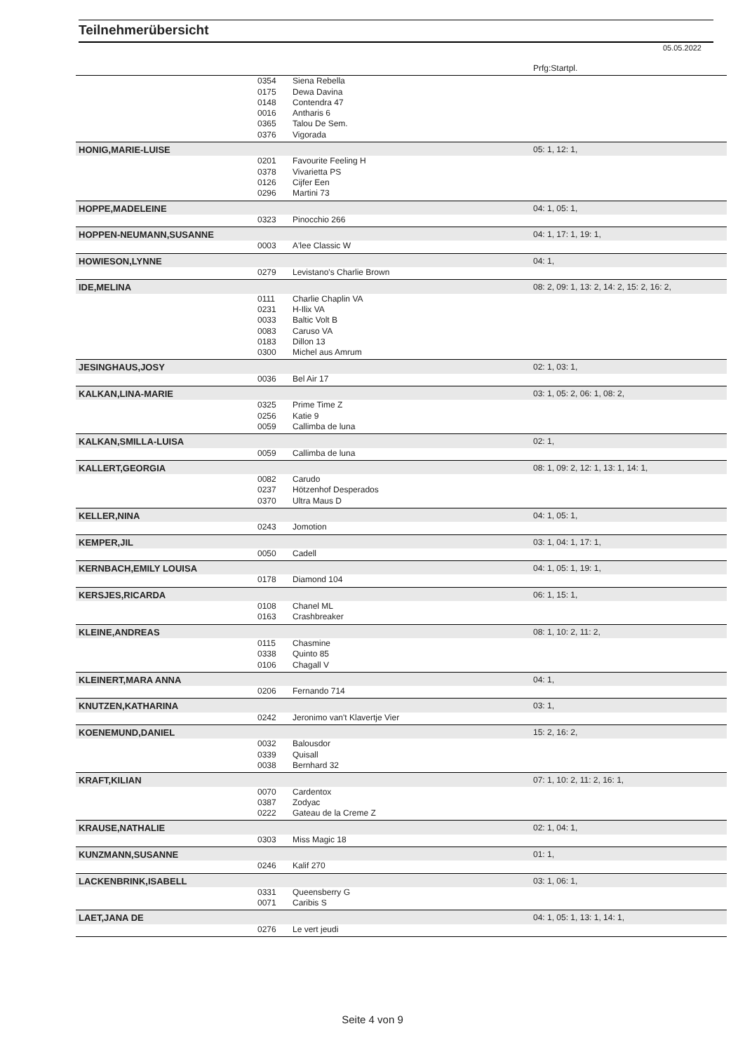Teilnehmerübersicht
05.05.2022
| | | | Prfg:Startpl. |
| | 0354 | Siena Rebella | |
| | 0175 | Dewa Davina | |
| | 0148 | Contendra 47 | |
| | 0016 | Antharis 6 | |
| | 0365 | Talou De Sem. | |
| | 0376 | Vigorada | |
| HONIG,MARIE-LUISE | | | 05: 1, 12: 1, |
| | 0201 | Favourite Feeling H | |
| | 0378 | Vivarietta PS | |
| | 0126 | Cijfer Een | |
| | 0296 | Martini 73 | |
| HOPPE,MADELEINE | | | 04: 1, 05: 1, |
| | 0323 | Pinocchio 266 | |
| HOPPEN-NEUMANN,SUSANNE | | | 04: 1, 17: 1, 19: 1, |
| | 0003 | A'lee Classic W | |
| HOWIESON,LYNNE | | | 04: 1, |
| | 0279 | Levistano's Charlie Brown | |
| IDE,MELINA | | | 08: 2, 09: 1, 13: 2, 14: 2, 15: 2, 16: 2, |
| | 0111 | Charlie Chaplin VA | |
| | 0231 | H-Ilix VA | |
| | 0033 | Baltic Volt B | |
| | 0083 | Caruso VA | |
| | 0183 | Dillon 13 | |
| | 0300 | Michel aus Amrum | |
| JESINGHAUS,JOSY | | | 02: 1, 03: 1, |
| | 0036 | Bel Air 17 | |
| KALKAN,LINA-MARIE | | | 03: 1, 05: 2, 06: 1, 08: 2, |
| | 0325 | Prime Time Z | |
| | 0256 | Katie 9 | |
| | 0059 | Callimba de luna | |
| KALKAN,SMILLA-LUISA | | | 02: 1, |
| | 0059 | Callimba de luna | |
| KALLERT,GEORGIA | | | 08: 1, 09: 2, 12: 1, 13: 1, 14: 1, |
| | 0082 | Carudo | |
| | 0237 | Hötzenhof Desperados | |
| | 0370 | Ultra Maus D | |
| KELLER,NINA | | | 04: 1, 05: 1, |
| | 0243 | Jomotion | |
| KEMPER,JIL | | | 03: 1, 04: 1, 17: 1, |
| | 0050 | Cadell | |
| KERNBACH,EMILY LOUISA | | | 04: 1, 05: 1, 19: 1, |
| | 0178 | Diamond 104 | |
| KERSJES,RICARDA | | | 06: 1, 15: 1, |
| | 0108 | Chanel ML | |
| | 0163 | Crashbreaker | |
| KLEINE,ANDREAS | | | 08: 1, 10: 2, 11: 2, |
| | 0115 | Chasmine | |
| | 0338 | Quinto 85 | |
| | 0106 | Chagall V | |
| KLEINERT,MARA ANNA | | | 04: 1, |
| | 0206 | Fernando 714 | |
| KNUTZEN,KATHARINA | | | 03: 1, |
| | 0242 | Jeronimo van't Klavertje Vier | |
| KOENEMUND,DANIEL | | | 15: 2, 16: 2, |
| | 0032 | Balousdor | |
| | 0339 | Quisall | |
| | 0038 | Bernhard 32 | |
| KRAFT,KILIAN | | | 07: 1, 10: 2, 11: 2, 16: 1, |
| | 0070 | Cardentox | |
| | 0387 | Zodyac | |
| | 0222 | Gateau de la Creme Z | |
| KRAUSE,NATHALIE | | | 02: 1, 04: 1, |
| | 0303 | Miss Magic 18 | |
| KUNZMANN,SUSANNE | | | 01: 1, |
| | 0246 | Kalif 270 | |
| LACKENBRINK,ISABELL | | | 03: 1, 06: 1, |
| | 0331 | Queensberry G | |
| | 0071 | Caribis S | |
| LAET,JANA DE | | | 04: 1, 05: 1, 13: 1, 14: 1, |
| | 0276 | Le vert jeudi | |
Seite 4 von 9